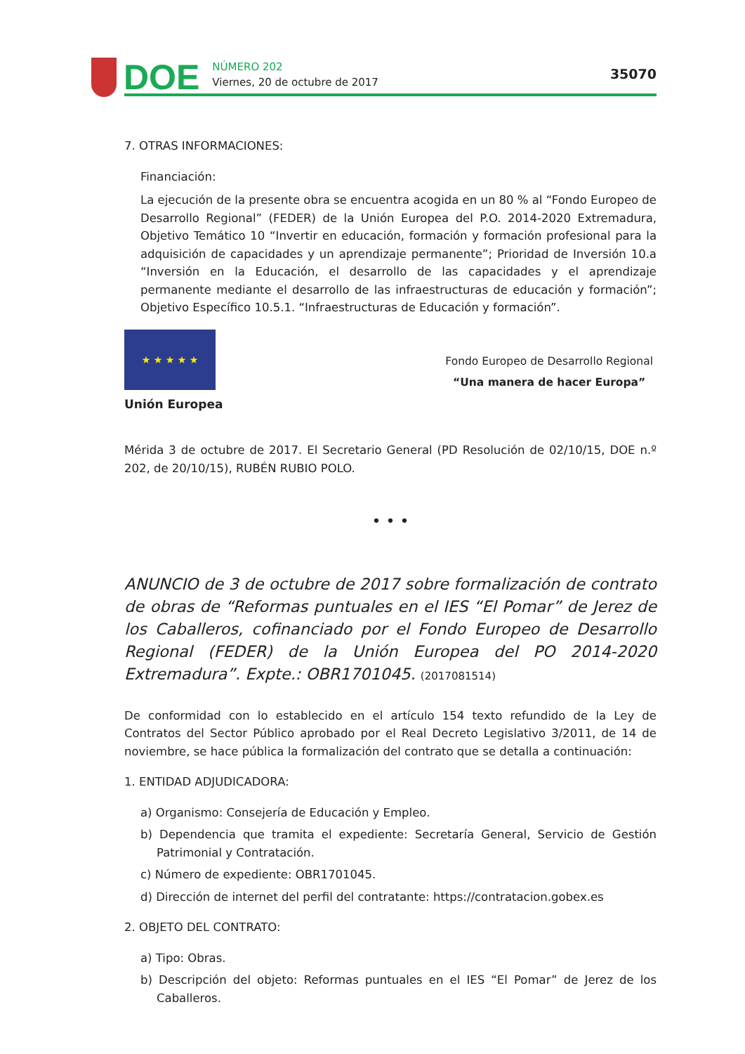DOE NÚMERO 202
Viernes, 20 de octubre de 2017
35070
7. OTRAS INFORMACIONES:
Financiación:
La ejecución de la presente obra se encuentra acogida en un 80 % al “Fondo Europeo de Desarrollo Regional” (FEDER) de la Unión Europea del P.O. 2014-2020 Extremadura, Objetivo Temático 10 “Invertir en educación, formación y formación profesional para la adquisición de capacidades y un aprendizaje permanente”; Prioridad de Inversión 10.a “Inversión en la Educación, el desarrollo de las capacidades y el aprendizaje permanente mediante el desarrollo de las infraestructuras de educación y formación”; Objetivo Específico 10.5.1. “Infraestructuras de Educación y formación”.
★ ★ ★ ★ ★
Unión Europea
Fondo Europeo de Desarrollo Regional
“Una manera de hacer Europa”
Mérida 3 de octubre de 2017. El Secretario General (PD Resolución de 02/10/15, DOE n.º 202, de 20/10/15), RUBÉN RUBIO POLO.
• • •
ANUNCIO de 3 de octubre de 2017 sobre formalización de contrato de obras de “Reformas puntuales en el IES “El Pomar” de Jerez de los Caballeros, cofinanciado por el Fondo Europeo de Desarrollo Regional (FEDER) de la Unión Europea del PO 2014-2020 Extremadura”. Expte.: OBR1701045. (2017081514)
De conformidad con lo establecido en el artículo 154 texto refundido de la Ley de Contratos del Sector Público aprobado por el Real Decreto Legislativo 3/2011, de 14 de noviembre, se hace pública la formalización del contrato que se detalla a continuación:
1. ENTIDAD ADJUDICADORA:
a) Organismo: Consejería de Educación y Empleo.
b) Dependencia que tramita el expediente: Secretaría General, Servicio de Gestión Patrimonial y Contratación.
c) Número de expediente: OBR1701045.
d) Dirección de internet del perfil del contratante: https://contratacion.gobex.es
2. OBJETO DEL CONTRATO:
a) Tipo: Obras.
b) Descripción del objeto: Reformas puntuales en el IES “El Pomar” de Jerez de los Caballeros.